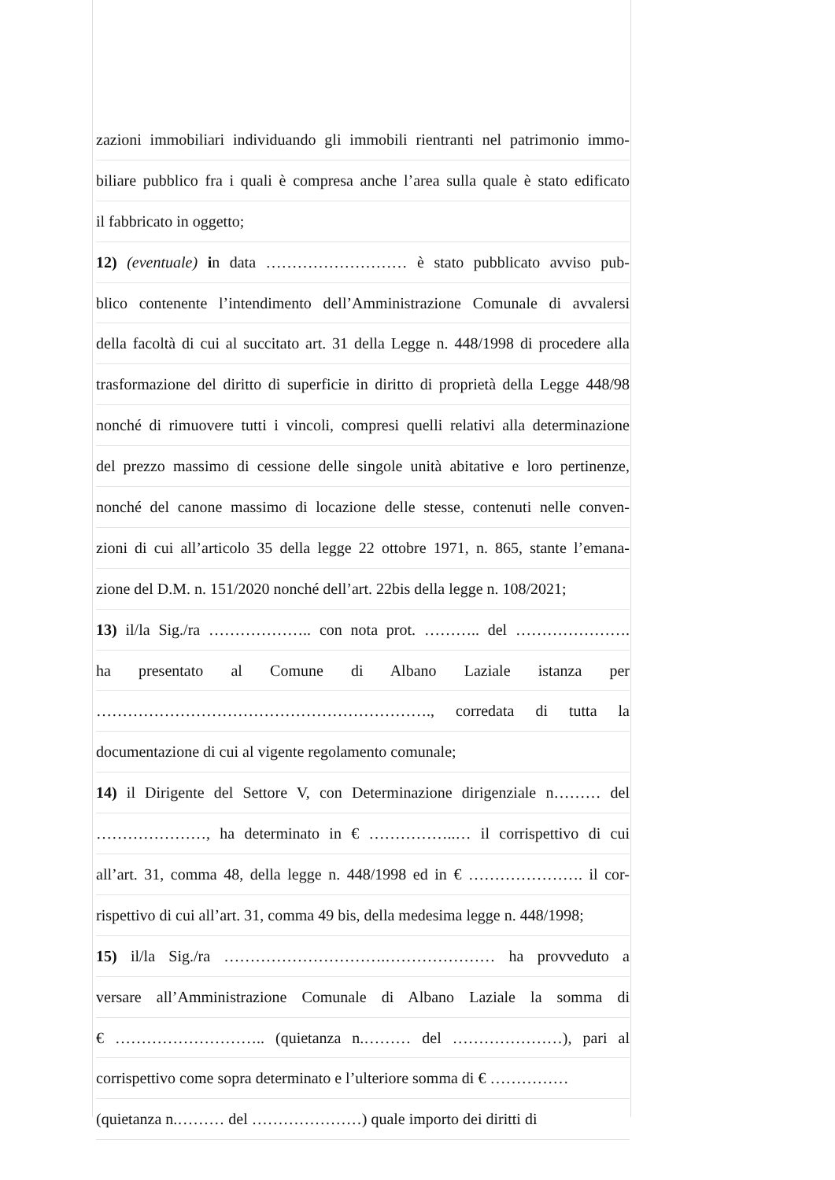zazioni immobiliari individuando gli immobili rientranti nel patrimonio immo-
biliare pubblico fra i quali è compresa anche l’area sulla quale è stato edificato
il fabbricato in oggetto;
12) (eventuale) in data ……………………… è stato pubblicato avviso pub-
blico contenente l’intendimento dell’Amministrazione Comunale di avvalersi
della facoltà di cui al succitato art. 31 della Legge n. 448/1998 di procedere alla
trasformazione del diritto di superficie in diritto di proprietà della Legge 448/98
nonché di rimuovere tutti i vincoli, compresi quelli relativi alla determinazione
del prezzo massimo di cessione delle singole unità abitative e loro pertinenze,
nonché del canone massimo di locazione delle stesse, contenuti nelle conven-
zioni di cui all’articolo 35 della legge 22 ottobre 1971, n. 865, stante l’emana-
zione del D.M. n. 151/2020 nonché dell’art. 22bis della legge n. 108/2021;
13) il/la Sig./ra ……………….. con nota prot. ……….. del ………………….
ha presentato al Comune di Albano Laziale istanza per
………………………………………………………., corredata di tutta la
documentazione di cui al vigente regolamento comunale;
14) il Dirigente del Settore V, con Determinazione dirigenziale n……… del
…………………, ha determinato in € ……………..… il corrispettivo di cui
all’art. 31, comma 48, della legge n. 448/1998 ed in € …………………. il cor-
rispettivo di cui all’art. 31, comma 49 bis, della medesima legge n. 448/1998;
15) il/la Sig./ra ………………………….………………… ha provveduto a
versare all’Amministrazione Comunale di Albano Laziale la somma di
€ ……………………….. (quietanza n.……… del …………………), pari al
corrispettivo come sopra determinato e l’ulteriore somma di € ……………
(quietanza n.……… del …………………) quale importo dei diritti di